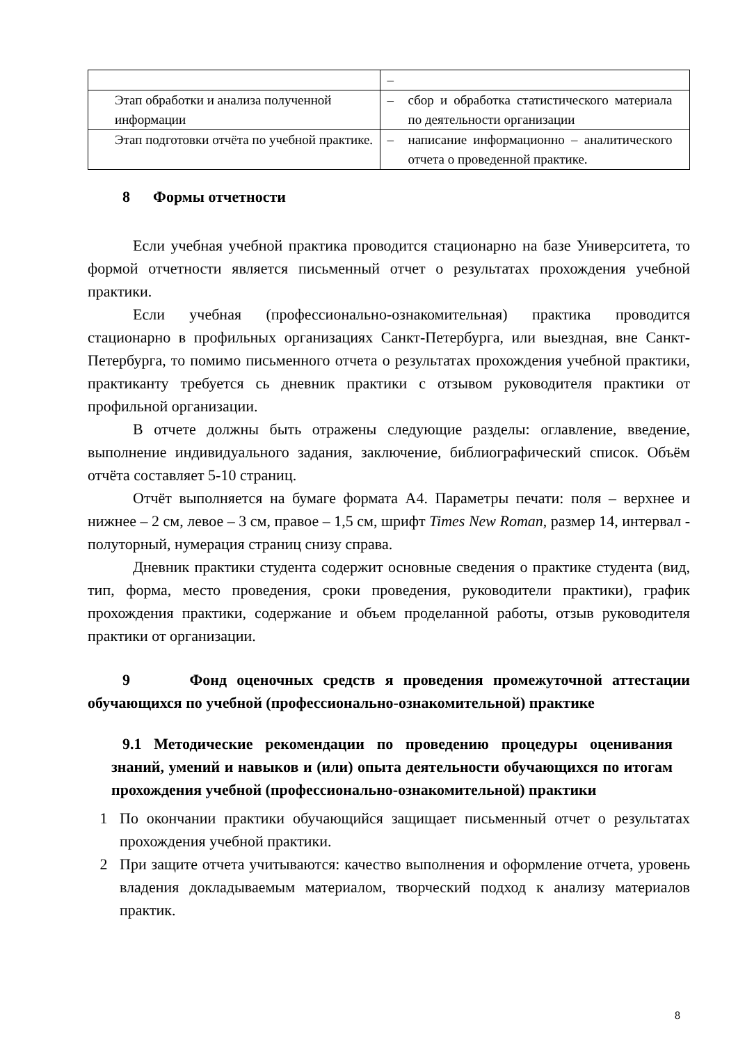| | – |
| Этап обработки и анализа полученной информации | – сбор и обработка статистического материала по деятельности организации |
| Этап подготовки отчёта по учебной практике. | – написание информационно – аналитического отчета о проведенной практике. |
8 Формы отчетности
Если учебная учебной практика проводится стационарно на базе Университета, то формой отчетности является письменный отчет о результатах прохождения учебной практики.
Если учебная (профессионально-ознакомительная) практика проводится стационарно в профильных организациях Санкт-Петербурга, или выездная, вне Санкт-Петербурга, то помимо письменного отчета о результатах прохождения учебной практики, практиканту требуется сь дневник практики с отзывом руководителя практики от профильной организации.
В отчете должны быть отражены следующие разделы: оглавление, введение, выполнение индивидуального задания, заключение, библиографический список. Объём отчёта составляет 5-10 страниц.
Отчёт выполняется на бумаге формата А4. Параметры печати: поля – верхнее и нижнее – 2 см, левое – 3 см, правое – 1,5 см, шрифт Times New Roman, размер 14, интервал - полуторный, нумерация страниц снизу справа.
Дневник практики студента содержит основные сведения о практике студента (вид, тип, форма, место проведения, сроки проведения, руководители практики), график прохождения практики, содержание и объем проделанной работы, отзыв руководителя практики от организации.
9 Фонд оценочных средств я проведения промежуточной аттестации обучающихся по учебной (профессионально-ознакомительной) практике
9.1 Методические рекомендации по проведению процедуры оценивания знаний, умений и навыков и (или) опыта деятельности обучающихся по итогам прохождения учебной (профессионально-ознакомительной) практики
1 По окончании практики обучающийся защищает письменный отчет о результатах прохождения учебной практики.
2 При защите отчета учитываются: качество выполнения и оформление отчета, уровень владения докладываемым материалом, творческий подход к анализу материалов практик.
8